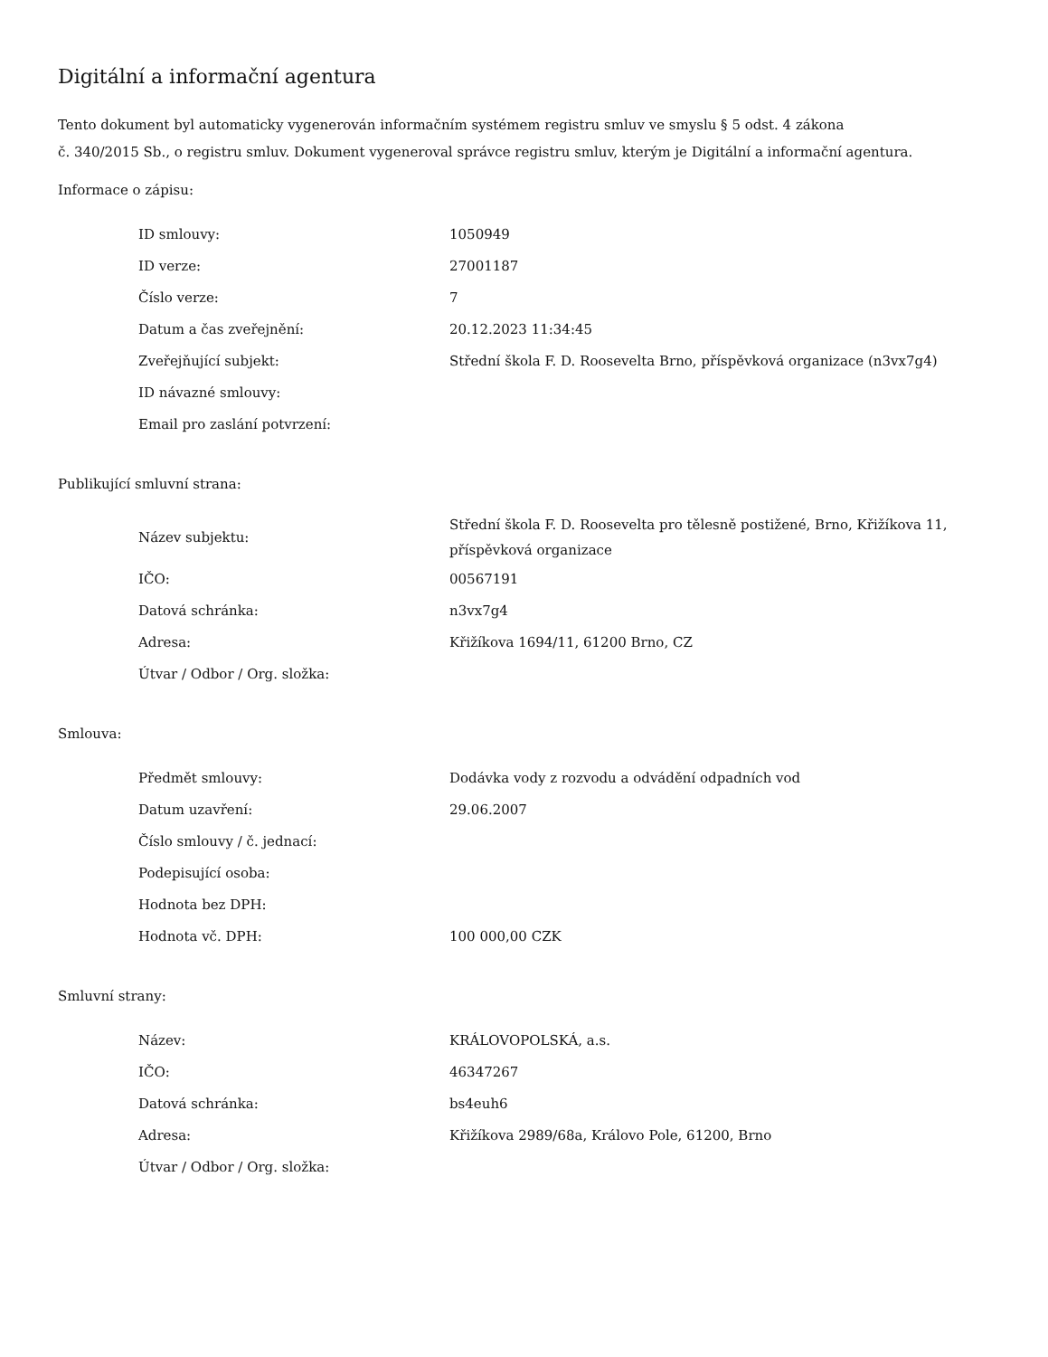Digitální a informační agentura
Tento dokument byl automaticky vygenerován informačním systémem registru smluv ve smyslu § 5 odst. 4 zákona
č. 340/2015 Sb., o registru smluv. Dokument vygeneroval správce registru smluv, kterým je Digitální a informační agentura.
Informace o zápisu:
| ID smlouvy: | 1050949 |
| ID verze: | 27001187 |
| Číslo verze: | 7 |
| Datum a čas zveřejnění: | 20.12.2023 11:34:45 |
| Zveřejňující subjekt: | Střední škola F. D. Roosevelta Brno, příspěvková organizace (n3vx7g4) |
| ID návazné smlouvy: | |
| Email pro zaslání potvrzení: | |
Publikující smluvní strana:
| Název subjektu: | Střední škola F. D. Roosevelta pro tělesně postižené, Brno, Křižíkova 11, příspěvková organizace |
| IČO: | 00567191 |
| Datová schránka: | n3vx7g4 |
| Adresa: | Křižíkova 1694/11, 61200 Brno, CZ |
| Útvar / Odbor / Org. složka: | |
Smlouva:
| Předmět smlouvy: | Dodávka vody z rozvodu a odvádění odpadních vod |
| Datum uzavření: | 29.06.2007 |
| Číslo smlouvy / č. jednací: | |
| Podepisující osoba: | |
| Hodnota bez DPH: | |
| Hodnota vč. DPH: | 100 000,00 CZK |
Smluvní strany:
| Název: | KRÁLOVOPOLSKÁ, a.s. |
| IČO: | 46347267 |
| Datová schránka: | bs4euh6 |
| Adresa: | Křižíkova 2989/68a, Královo Pole, 61200, Brno |
| Útvar / Odbor / Org. složka: | |